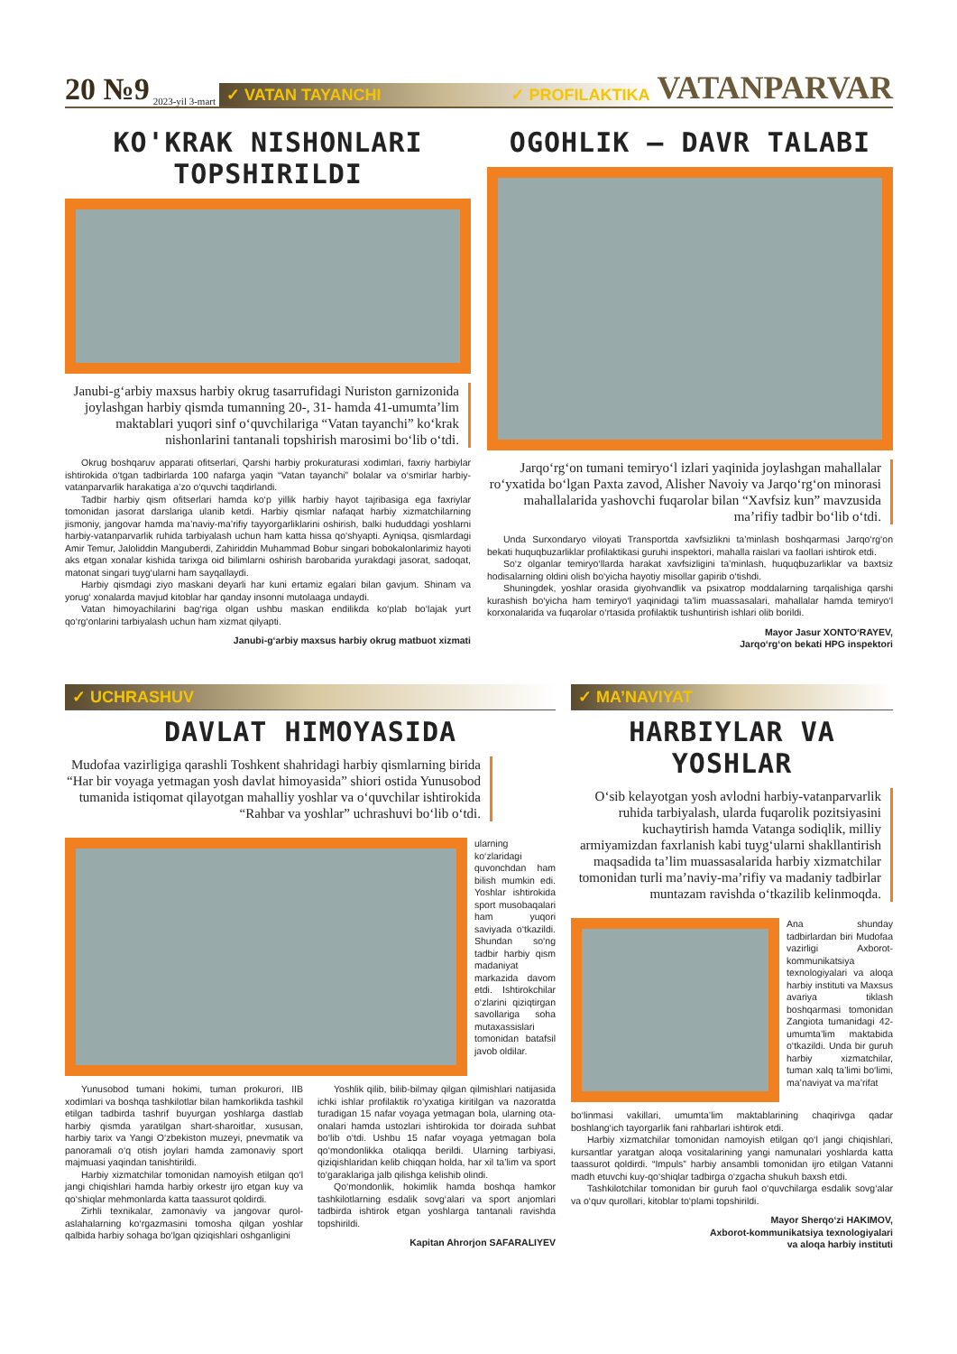20 №9 2023-yil 3-mart
✓ VATAN TAYANCHI ✓ PROFILAKTIKA
VATANPARVAR
KO'KRAK NISHONLARI TOPSHIRILDI
Janubi-g‘arbiy maxsus harbiy okrug tasarrufidagi Nuriston garnizonida joylashgan harbiy qismda tumanning 20-, 31- hamda 41-umumta’lim maktablari yuqori sinf o‘quvchilariga “Vatan tayanchi” ko‘krak nishonlarini tantanali topshirish marosimi bo‘lib o‘tdi.
Okrug boshqaruv apparati ofitserlari, Qarshi harbiy prokuraturasi xodimlari, faxriy harbiylar ishtirokida o‘tgan tadbirlarda 100 nafarga yaqin “Vatan tayanchi” bolalar va o‘smirlar harbiy-vatanparvarlik harakatiga a’zo o‘quvchi taqdirlandi.
Tadbir harbiy qism ofitserlari hamda ko‘p yillik harbiy hayot tajribasiga ega faxriylar tomonidan jasorat darslariga ulanib ketdi. Harbiy qismlar nafaqat harbiy xizmatchilarning jismoniy, jangovar hamda ma’naviy-ma’rifiy tayyorgarliklarini oshirish, balki hududdagi yoshlarni harbiy-vatanparvarlik ruhida tarbiyalash uchun ham katta hissa qo‘shyapti. Ayniqsa, qismlardagi Amir Temur, Jaloliddin Manguberdi, Zahiriddin Muhammad Bobur singari bobokalonlarimiz hayoti aks etgan xonalar kishida tarixga oid bilimlarni oshirish barobarida yurakdagi jasorat, sadoqat, matonat singari tuyg‘ularni ham sayqallaydi.
Harbiy qismdagi ziyo maskani deyarli har kuni ertamiz egalari bilan gavjum. Shinam va yorug‘ xonalarda mavjud kitoblar har qanday insonni mutolaaga undaydi.
Vatan himoyachilarini bag‘riga olgan ushbu maskan endilikda ko‘plab bo‘lajak yurt qo‘rg‘onlarini tarbiyalash uchun ham xizmat qilyapti.
Janubi-g‘arbiy maxsus harbiy okrug matbuot xizmati
OGOHLIK – DAVR TALABI
Jarqo‘rg‘on tumani temiryo‘l izlari yaqinida joylashgan mahallalar ro‘yxatida bo‘lgan Paxta zavod, Alisher Navoiy va Jarqo‘rg‘on minorasi mahallalarida yashovchi fuqarolar bilan “Xavfsiz kun” mavzusida ma’rifiy tadbir bo‘lib o‘tdi.
Unda Surxondaryo viloyati Transportda xavfsizlikni ta’minlash boshqarmasi Jarqo‘rg‘on bekati huquqbuzarliklar profilaktikasi guruhi inspektori, mahalla raislari va faollari ishtirok etdi.
So‘z olganlar temiryo‘llarda harakat xavfsizligini ta’minlash, huquqbuzarliklar va baxtsiz hodisalarning oldini olish bo‘yicha hayotiy misollar gapirib o‘tishdi.
Shuningdek, yoshlar orasida giyohvandlik va psixatrop moddalarning tarqalishiga qarshi kurashish bo‘yicha ham temiryo‘l yaqinidagi ta’lim muassasalari, mahallalar hamda temiryo‘l korxonalarida va fuqarolar o‘rtasida profilaktik tushuntirish ishlari olib borildi.
Mayor Jasur XONTO‘RAYEV,
Jarqo‘rg‘on bekati HPG inspektori
✓ UCHRASHUV
DAVLAT HIMOYASIDA
Mudofaa vazirligiga qarashli Toshkent shahridagi harbiy qismlarning birida “Har bir voyaga yetmagan yosh davlat himoyasida” shiori ostida Yunusobod tumanida istiqomat qilayotgan mahalliy yoshlar va o‘quvchilar ishtirokida “Rahbar va yoshlar” uchrashuvi bo‘lib o‘tdi.
ularning ko‘zlaridagi quvonchdan ham bilish mumkin edi. Yoshlar ishtirokida sport musobaqalari ham yuqori saviyada o‘tkazildi. Shundan so‘ng tadbir harbiy qism madaniyat markazida davom etdi. Ishtirokchilar o‘zlarini qiziqtirgan savollariga soha mutaxassislari tomonidan batafsil javob oldilar.
Yunusobod tumani hokimi, tuman prokurori, IIB xodimlari va boshqa tashkilotlar bilan hamkorlikda tashkil etilgan tadbirda tashrif buyurgan yoshlarga dastlab harbiy qismda yaratilgan shart-sharoitlar, xususan, harbiy tarix va Yangi O‘zbekiston muzeyi, pnevmatik va panoramali o‘q otish joylari hamda zamonaviy sport majmuasi yaqindan tanishtirildi.
Harbiy xizmatchilar tomonidan namoyish etilgan qo‘l jangi chiqishlari hamda harbiy orkestr ijro etgan kuy va qo‘shiqlar mehmonlarda katta taassurot qoldirdi.
Zirhli texnikalar, zamonaviy va jangovar qurol-aslahalarning ko‘rgazmasini tomosha qilgan yoshlar qalbida harbiy sohaga bo‘lgan qiziqishlari oshganligini
Yoshlik qilib, bilib-bilmay qilgan qilmishlari natijasida ichki ishlar profilaktik ro‘yxatiga kiritilgan va nazoratda turadigan 15 nafar voyaga yetmagan bola, ularning ota-onalari hamda ustozlari ishtirokida tor doirada suhbat bo‘lib o‘tdi. Ushbu 15 nafar voyaga yetmagan bola qo‘mondonlikka otaliqqa berildi. Ularning tarbiyasi, qiziqishlaridan kelib chiqqan holda, har xil ta’lim va sport to‘garaklariga jalb qilishga kelishib olindi.
Qo‘mondonlik, hokimlik hamda boshqa hamkor tashkilotlarning esdalik sovg‘alari va sport anjomlari tadbirda ishtirok etgan yoshlarga tantanali ravishda topshirildi.
Kapitan Ahrorjon SAFARALIYEV
✓ MA’NAVIYAT
HARBIYLAR VA YOSHLAR
O‘sib kelayotgan yosh avlodni harbiy-vatanparvarlik ruhida tarbiyalash, ularda fuqarolik pozitsiyasini kuchaytirish hamda Vatanga sodiqlik, milliy armiyamizdan faxrlanish kabi tuyg‘ularni shakllantirish maqsadida ta’lim muassasalarida harbiy xizmatchilar tomonidan turli ma’naviy-ma’rifiy va madaniy tadbirlar muntazam ravishda o‘tkazilib kelinmoqda.
Ana shunday tadbirlardan biri Mudofaa vazirligi Axborot-kommunikatsiya texnologiyalari va aloqa harbiy instituti va Maxsus avariya tiklash boshqarmasi tomonidan Zangiota tumanidagi 42-umumta’lim maktabida o‘tkazildi. Unda bir guruh harbiy xizmatchilar, tuman xalq ta’limi bo‘limi, ma’naviyat va ma’rifat
bo‘linmasi vakillari, umumta’lim maktablarining chaqirivga qadar boshlang‘ich tayorgarlik fani rahbarlari ishtirok etdi.
Harbiy xizmatchilar tomonidan namoyish etilgan qo‘l jangi chiqishlari, kursantlar yaratgan aloqa vositalarining yangi namunalari yoshlarda katta taassurot qoldirdi. “Impuls” harbiy ansambli tomonidan ijro etilgan Vatanni madh etuvchi kuy-qo‘shiqlar tadbirga o‘zgacha shukuh baxsh etdi.
Tashkilotchilar tomonidan bir guruh faol o‘quvchilarga esdalik sovg‘alar va o‘quv qurollari, kitoblar to‘plami topshirildi.
Mayor Sherqo‘zi HAKIMOV,
Axborot-kommunikatsiya texnologiyalari
va aloqa harbiy instituti